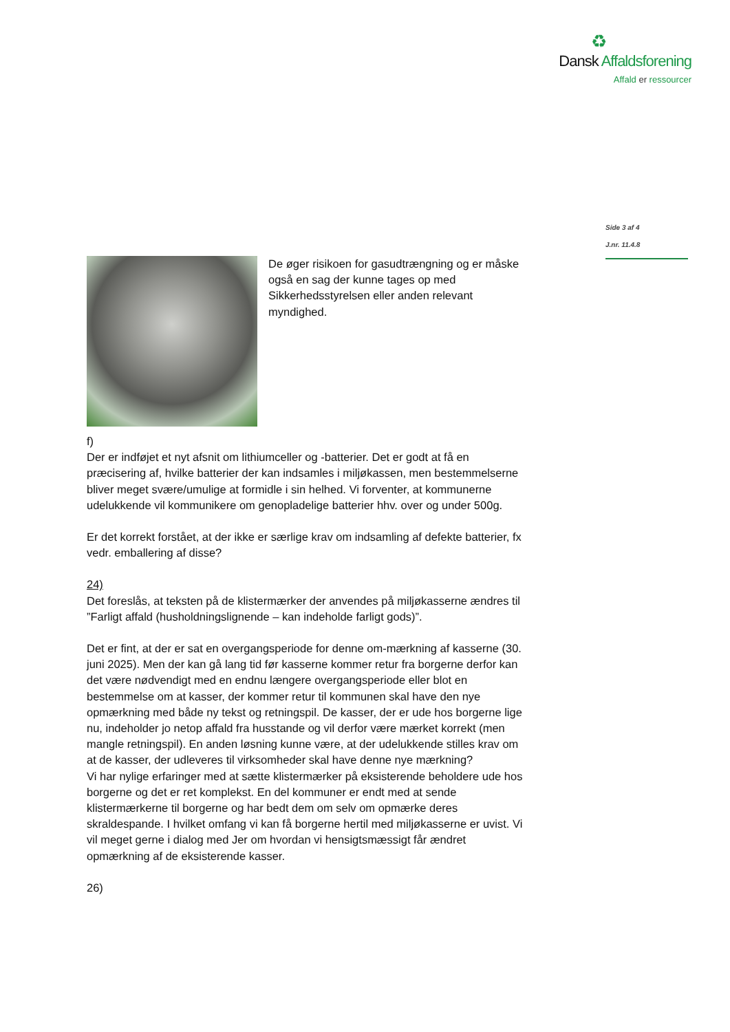♻
Dansk Affaldsforening
Affald er ressourcer
Side 3 af 4
J.nr. 11.4.8
De øger risikoen for gasudtrængning og er måske også en sag der kunne tages op med Sikkerhedsstyrelsen eller anden relevant myndighed.
f)
Der er indføjet et nyt afsnit om lithiumceller og -batterier. Det er godt at få en præcisering af, hvilke batterier der kan indsamles i miljøkassen, men bestemmelserne bliver meget svære/umulige at formidle i sin helhed. Vi forventer, at kommunerne udelukkende vil kommunikere om genopladelige batterier hhv. over og under 500g.
Er det korrekt forstået, at der ikke er særlige krav om indsamling af defekte batterier, fx vedr. emballering af disse?
24)
Det foreslås, at teksten på de klistermærker der anvendes på miljøkasserne ændres til ”Farligt affald (husholdningslignende – kan indeholde farligt gods)”.
Det er fint, at der er sat en overgangsperiode for denne om-mærkning af kasserne (30. juni 2025). Men der kan gå lang tid før kasserne kommer retur fra borgerne derfor kan det være nødvendigt med en endnu længere overgangsperiode eller blot en bestemmelse om at kasser, der kommer retur til kommunen skal have den nye opmærkning med både ny tekst og retningspil. De kasser, der er ude hos borgerne lige nu, indeholder jo netop affald fra husstande og vil derfor være mærket korrekt (men mangle retningspil). En anden løsning kunne være, at der udelukkende stilles krav om at de kasser, der udleveres til virksomheder skal have denne nye mærkning?
Vi har nylige erfaringer med at sætte klistermærker på eksisterende beholdere ude hos borgerne og det er ret komplekst. En del kommuner er endt med at sende klistermærkerne til borgerne og har bedt dem om selv om opmærke deres skraldespande. I hvilket omfang vi kan få borgerne hertil med miljøkasserne er uvist. Vi vil meget gerne i dialog med Jer om hvordan vi hensigtsmæssigt får ændret opmærkning af de eksisterende kasser.
26)